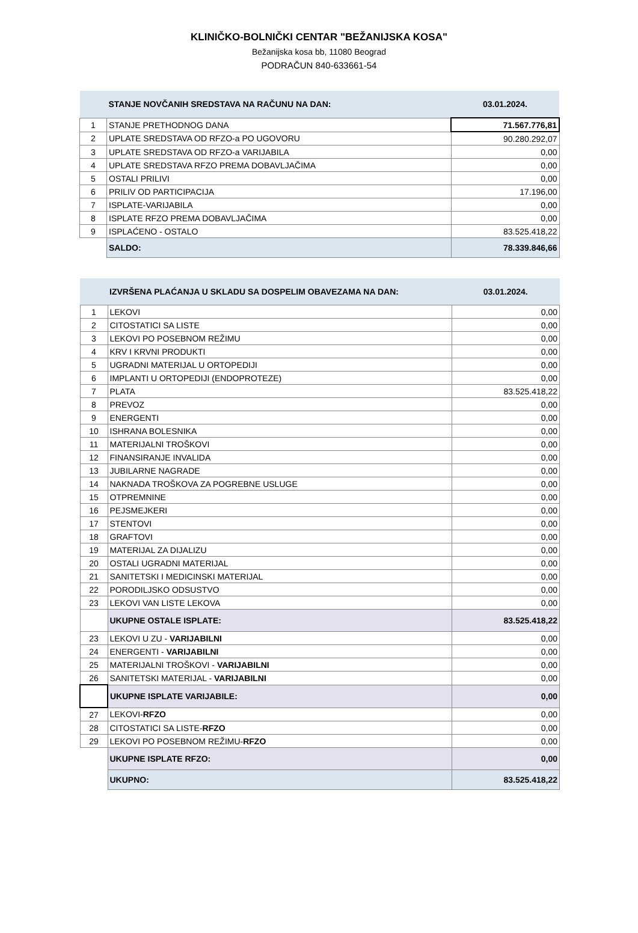KLINIČKO-BOLNIČKI CENTAR "BEŽANIJSKA KOSA"
Bežanijska kosa bb, 11080 Beograd
PODRAČUN 840-633661-54
| | STANJE NOVČANIH SREDSTAVA NA RAČUNU NA DAN: | 03.01.2024. |
| 1 | STANJE PRETHODNOG DANA | 71.567.776,81 |
| 2 | UPLATE SREDSTAVA OD RFZO-a PO UGOVORU | 90.280.292,07 |
| 3 | UPLATE SREDSTAVA OD RFZO-a VARIJABILA | 0,00 |
| 4 | UPLATE SREDSTAVA RFZO PREMA DOBAVLJAČIMA | 0,00 |
| 5 | OSTALI PRILIVI | 0,00 |
| 6 | PRILIV OD PARTICIPACIJA | 17.196,00 |
| 7 | ISPLATE-VARIJABILA | 0,00 |
| 8 | ISPLATE RFZO PREMA DOBAVLJAČIMA | 0,00 |
| 9 | ISPLAĆENO - OSTALO | 83.525.418,22 |
| | SALDO: | 78.339.846,66 |
| | IZVRŠENA PLAĆANJA U SKLADU SA DOSPELIM OBAVEZAMA NA DAN: | 03.01.2024. |
| 1 | LEKOVI | 0,00 |
| 2 | CITOSTATICI SA LISTE | 0,00 |
| 3 | LEKOVI PO POSEBNOM REŽIMU | 0,00 |
| 4 | KRV I KRVNI PRODUKTI | 0,00 |
| 5 | UGRADNI MATERIJAL U ORTOPEDIJI | 0,00 |
| 6 | IMPLANTI U ORTOPEDIJI (ENDOPROTEZE) | 0,00 |
| 7 | PLATA | 83.525.418,22 |
| 8 | PREVOZ | 0,00 |
| 9 | ENERGENTI | 0,00 |
| 10 | ISHRANA BOLESNIKA | 0,00 |
| 11 | MATERIJALNI TROŠKOVI | 0,00 |
| 12 | FINANSIRANJE INVALIDA | 0,00 |
| 13 | JUBILARNE NAGRADE | 0,00 |
| 14 | NAKNADA TROŠKOVA ZA POGREBNE USLUGE | 0,00 |
| 15 | OTPREMNINE | 0,00 |
| 16 | PEJSMEJKERI | 0,00 |
| 17 | STENTOVI | 0,00 |
| 18 | GRAFTOVI | 0,00 |
| 19 | MATERIJAL ZA DIJALIZU | 0,00 |
| 20 | OSTALI UGRADNI MATERIJAL | 0,00 |
| 21 | SANITETSKI I MEDICINSKI MATERIJAL | 0,00 |
| 22 | PORODILJSKO ODSUSTVO | 0,00 |
| 23 | LEKOVI VAN LISTE LEKOVA | 0,00 |
| | UKUPNE OSTALE ISPLATE: | 83.525.418,22 |
| 23 | LEKOVI U ZU - VARIJABILNI | 0,00 |
| 24 | ENERGENTI - VARIJABILNI | 0,00 |
| 25 | MATERIJALNI TROŠKOVI - VARIJABILNI | 0,00 |
| 26 | SANITETSKI MATERIJAL - VARIJABILNI | 0,00 |
| | UKUPNE ISPLATE VARIJABILE: | 0,00 |
| 27 | LEKOVI- RFZO | 0,00 |
| 28 | CITOSTATICI SA LISTE- RFZO | 0,00 |
| 29 | LEKOVI PO POSEBNOM REŽIMU- RFZO | 0,00 |
| | UKUPNE ISPLATE RFZO: | 0,00 |
| | UKUPNO: | 83.525.418,22 |